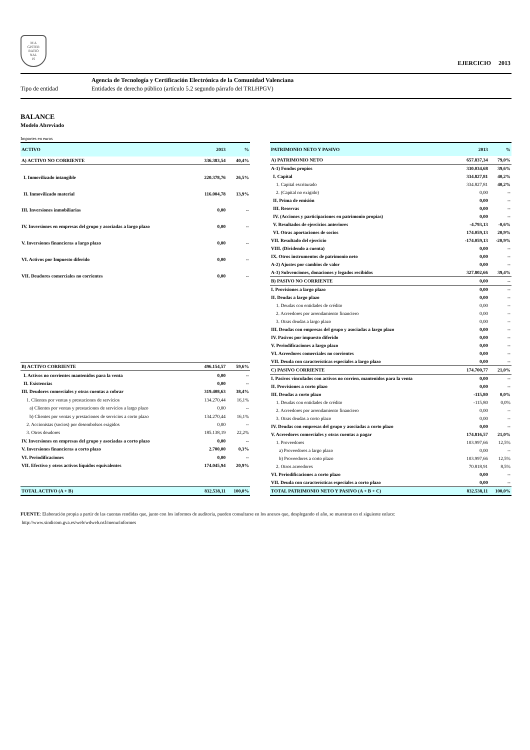M A
GISTER
RATIO
NAL
IS
EJERCICIO 2013
Agencia de Tecnología y Certificación Electrónica de la Comunidad Valenciana
Tipo de entidad
Entidades de derecho público (artículo 5.2 segundo párrafo del TRLHPGV)
BALANCE
Modelo Abreviado
Importes en euros
| ACTIVO | 2013 | % |
| --- | --- | --- |
| A) ACTIVO NO CORRIENTE | 336.383,54 | 40,4% |
| I. Inmovilizado intangible | 220.378,76 | 26,5% |
| II. Inmovilizado material | 116.004,78 | 13,9% |
| III. Inversiones inmobiliarias | 0,00 | -- |
| IV. Inversiones en empresas del grupo y asociadas a largo plazo | 0,00 | -- |
| V. Inversiones financieras a largo plazo | 0,00 | -- |
| VI. Activos por Impuesto diferido | 0,00 | -- |
| VII. Deudores comerciales no corrientes | 0,00 | -- |
| B) ACTIVO CORRIENTE | 496.154,57 | 59,6% |
| I. Activos no corrientes mantenidos para la venta | 0,00 | -- |
| II. Existencias | 0,00 | -- |
| III. Deudores comerciales y otras cuentas a cobrar | 319.408,63 | 38,4% |
| 1. Clientes por ventas y prestaciones de servicios | 134.270,44 | 16,1% |
| a) Clientes por ventas y prestaciones de servicios a largo plazo | 0,00 | -- |
| b) Clientes por ventas y prestaciones de servicios a corto plazo | 134.270,44 | 16,1% |
| 2. Accionistas (socios) por desembolsos exigidos | 0,00 | -- |
| 3. Otros deudores | 185.138,19 | 22,2% |
| IV. Inversiones en empresas del grupo y asociadas a corto plazo | 0,00 | -- |
| V. Inversiones financieras a corto plazo | 2.700,00 | 0,3% |
| VI. Periodificaciones | 0,00 | -- |
| VII. Efectivo y otros activos líquidos equivalentes | 174.045,94 | 20,9% |
| TOTAL ACTIVO (A + B) | 832.538,11 | 100,0% |
| PATRIMONIO NETO Y PASIVO | 2013 | % |
| --- | --- | --- |
| A) PATRIMONIO NETO | 657.837,34 | 79,0% |
| A-1) Fondos propios | 330.034,68 | 39,6% |
| I. Capital | 334.827,81 | 40,2% |
| 1. Capital escriturado | 334.827,81 | 40,2% |
| 2. (Capital no exigido) | 0,00 | -- |
| II. Prima de emisión | 0,00 | -- |
| III. Reservas | 0,00 | -- |
| IV. (Acciones y participaciones en patrimonio propias) | 0,00 | -- |
| V. Resultados de ejercicios anteriores | -4.793,13 | -0,6% |
| VI. Otras aportaciones de socios | 174.059,13 | 20,9% |
| VII. Resultado del ejercicio | -174.059,13 | -20,9% |
| VIII. (Dividendo a cuenta) | 0,00 | -- |
| IX. Otros instrumentos de patrimonio neto | 0,00 | -- |
| A-2) Ajustes por cambios de valor | 0,00 | -- |
| A-3) Subvenciones, donaciones y legados recibidos | 327.802,66 | 39,4% |
| B) PASIVO NO CORRIENTE | 0,00 | -- |
| I. Provisiones a largo plazo | 0,00 | -- |
| II. Deudas a largo plazo | 0,00 | -- |
| 1. Deudas con entidades de crédito | 0,00 | -- |
| 2. Acreedores por arrendamiento financiero | 0,00 | -- |
| 3. Otras deudas a largo plazo | 0,00 | -- |
| III. Deudas con empresas del grupo y asociadas a largo plazo | 0,00 | -- |
| IV. Pasivos por impuesto diferido | 0,00 | -- |
| V. Periodificaciones a largo plazo | 0,00 | -- |
| VI. Acreedores comerciales no corrientes | 0,00 | -- |
| VII. Deuda con características especiales a largo plazo | 0,00 | -- |
| C) PASIVO CORRIENTE | 174.700,77 | 21,0% |
| I. Pasivos vinculados con activos no corrien. mantenidos para la venta | 0,00 | -- |
| II. Provisiones a corto plazo | 0,00 | -- |
| III. Deudas a corto plazo | -115,80 | 0,0% |
| 1. Deudas con entidades de crédito | -115,80 | 0,0% |
| 2. Acreedores por arrendamiento financiero | 0,00 | -- |
| 3. Otras deudas a corto plazo | 0,00 | -- |
| IV. Deudas con empresas del grupo y asociadas a corto plazo | 0,00 | -- |
| V. Acreedores comerciales y otras cuentas a pagar | 174.816,57 | 21,0% |
| 1. Proveedores | 103.997,66 | 12,5% |
| a) Proveedores a largo plazo | 0,00 | -- |
| b) Proveedores a corto plazo | 103.997,66 | 12,5% |
| 2. Otros acreedores | 70.818,91 | 8,5% |
| VI. Periodificaciones a corto plazo | 0,00 | -- |
| VII. Deuda con características especiales a corto plazo | 0,00 | -- |
| TOTAL PATRIMONIO NETO Y PASIVO (A + B + C) | 832.538,11 | 100,0% |
FUENTE: Elaboración propia a partir de las cuentas rendidas que, junto con los informes de auditoría, pueden consultarse en los anexos que, desplegando el año, se muestran en el siguiente enlace:
http://www.sindicom.gva.es/web/wdweb.nsf/menu/informes